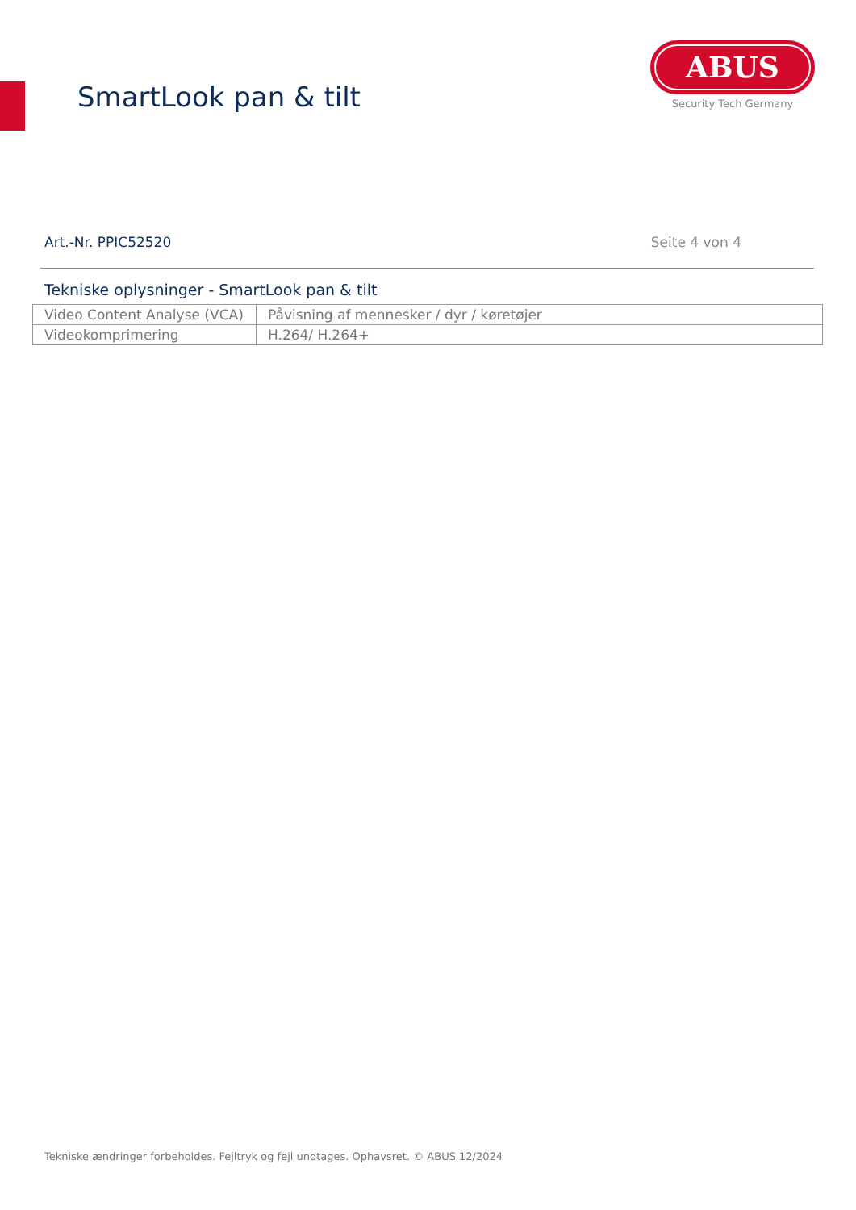SmartLook pan & tilt
ABUS
Security Tech Germany
Art.-Nr. PPIC52520 Seite 4 von 4
Tekniske oplysninger - SmartLook pan & tilt
| Video Content Analyse (VCA) | Påvisning af mennesker / dyr / køretøjer |
| Videokomprimering | H.264/ H.264+ |
Tekniske ændringer forbeholdes. Fejltryk og fejl undtages. Ophavsret. © ABUS 12/2024